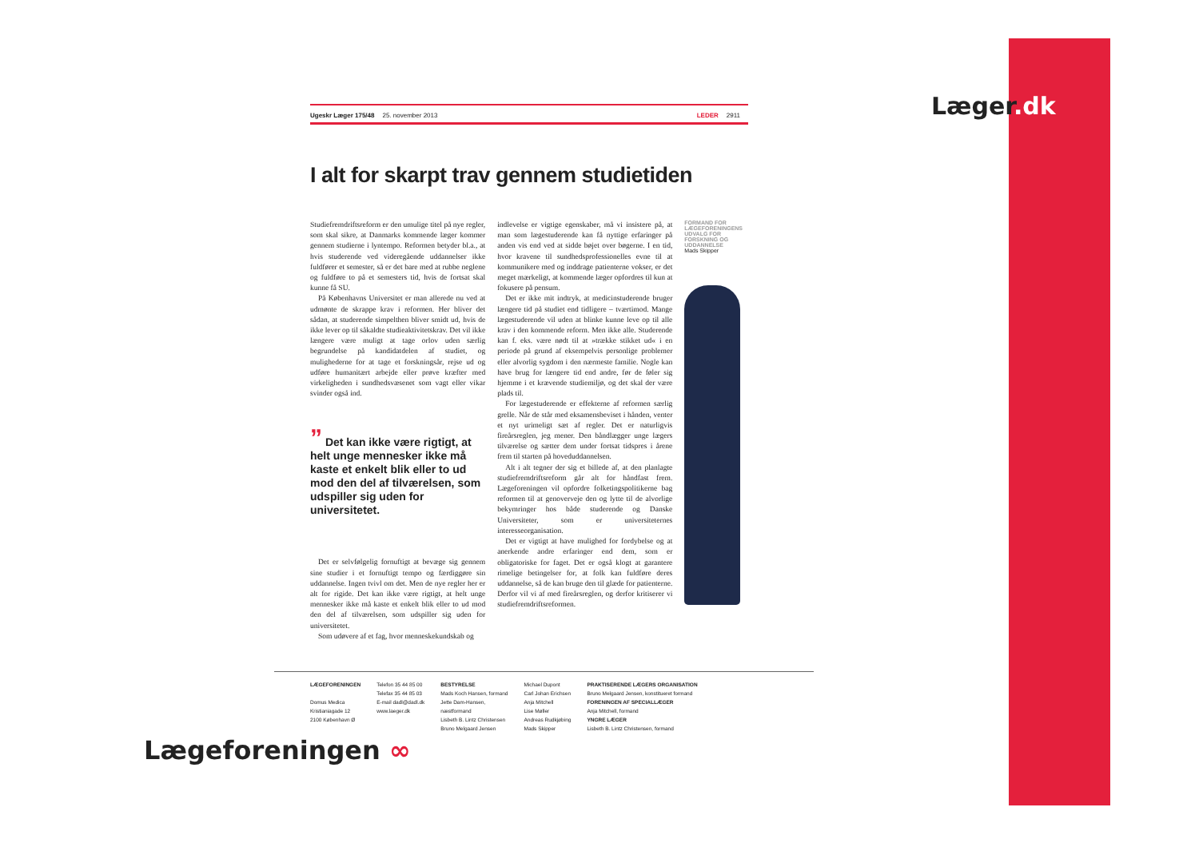Læger.dk
Ugeskr Læger 175/48 25. november 2013 LEDER 2911
I alt for skarpt trav gennem studietiden
Studiefremdriftsreform er den umulige titel på nye regler, som skal sikre, at Danmarks kommende læger kommer gennem studierne i lyntempo. Reformen betyder bl.a., at hvis studerende ved videregående uddannelser ikke fuldfører et semester, så er det bare med at rubbe neglene og fuldføre to på et semesters tid, hvis de fortsat skal kunne få SU.
På Københavns Universitet er man allerede nu ved at udmønte de skrappe krav i reformen. Her bliver det sådan, at studerende simpelthen bliver smidt ud, hvis de ikke lever op til såkaldte studieaktivitetskrav. Det vil ikke længere være muligt at tage orlov uden særlig begrundelse på kandidatdelen af studiet, og mulighederne for at tage et forskningsår, rejse ud og udføre humanitært arbejde eller prøve kræfter med virkeligheden i sundhedsvæsenet som vagt eller vikar svinder også ind.
” Det kan ikke være rigtigt, at helt unge mennesker ikke må kaste et enkelt blik eller to ud mod den del af tilværelsen, som udspiller sig uden for universitetet.
Det er selvfølgelig fornuftigt at bevæge sig gennem sine studier i et fornuftigt tempo og færdiggøre sin uddannelse. Ingen tvivl om det. Men de nye regler her er alt for rigide. Det kan ikke være rigtigt, at helt unge mennesker ikke må kaste et enkelt blik eller to ud mod den del af tilværelsen, som udspiller sig uden for universitetet.
Som udøvere af et fag, hvor menneskekundskab og
indlevelse er vigtige egenskaber, må vi insistere på, at man som lægestuderende kan få nyttige erfaringer på anden vis end ved at sidde bøjet over bøgerne. I en tid, hvor kravene til sundhedsprofessionelles evne til at kommunikere med og inddrage patienterne vokser, er det meget mærkeligt, at kommende læger opfordres til kun at fokusere på pensum.
Det er ikke mit indtryk, at medicinstuderende bruger længere tid på studiet end tidligere – tværtimod. Mange lægestuderende vil uden at blinke kunne leve op til alle krav i den kommende reform. Men ikke alle. Studerende kan f. eks. være nødt til at »trække stikket ud« i en periode på grund af eksempelvis personlige problemer eller alvorlig sygdom i den nærmeste familie. Nogle kan have brug for længere tid end andre, før de føler sig hjemme i et krævende studiemiljø, og det skal der være plads til.
For lægestuderende er effekterne af reformen særlig grelle. Når de står med eksamensbeviset i hånden, venter et nyt urimeligt sæt af regler. Det er naturligvis fireårsreglen, jeg mener. Den båndlægger unge lægers tilværelse og sætter dem under fortsat tidspres i årene frem til starten på hoveduddannelsen.
Alt i alt tegner der sig et billede af, at den planlagte studiefremdriftsreform går alt for håndfast frem. Lægeforeningen vil opfordre folketingspolitikerne bag reformen til at genoverveje den og lytte til de alvorlige bekymringer hos både studerende og Danske Universiteter, som er universiteternes interesseorganisation.
Det er vigtigt at have mulighed for fordybelse og at anerkende andre erfaringer end dem, som er obligatoriske for faget. Det er også klogt at garantere rimelige betingelser for, at folk kan fuldføre deres uddannelse, så de kan bruge den til glæde for patienterne. Derfor vil vi af med fireårsreglen, og derfor kritiserer vi studiefremdriftsreformen.
FORMAND FOR
LÆGEFORENINGENS
UDVALG FOR
FORSKNING OG
UDDANNELSE
Mads Skipper
LÆGEFORENINGEN
Domus Medica
Kristianiagade 12
2100 København Ø
Telefon 35 44 85 00
Telefax 35 44 85 03
E-mail dadl@dadl.dk
www.laeger.dk
BESTYRELSE
Mads Koch Hansen, formand
Jette Dam-Hansen,
næstformand
Lisbeth B. Lintz Christensen
Bruno Melgaard Jensen
Michael Dupont
Carl Johan Erichsen
Anja Mitchell
Lise Møller
Andreas Rudkjøbing
Mads Skipper
PRAKTISERENDE LÆGERS ORGANISATION
Bruno Melgaard Jensen, konstitueret formand
FORENINGEN AF SPECIALLÆGER
Anja Mitchell, formand
YNGRE LÆGER
Lisbeth B. Lintz Christensen, formand
Lægeforeningen ∞